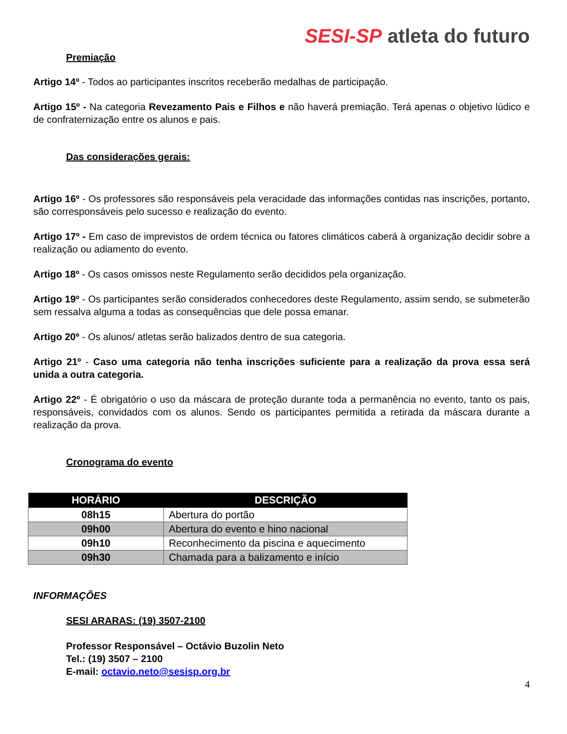SESI-SP atleta do futuro
Premiação
Artigo 14º - Todos ao participantes inscritos receberão medalhas de participação.
Artigo 15º - Na categoria Revezamento Pais e Filhos e não haverá premiação. Terá apenas o objetivo lúdico e de confraternização entre os alunos e pais.
Das considerações gerais:
Artigo 16º - Os professores são responsáveis pela veracidade das informações contidas nas inscrições, portanto, são corresponsáveis pelo sucesso e realização do evento.
Artigo 17º - Em caso de imprevistos de ordem técnica ou fatores climáticos caberá à organização decidir sobre a realização ou adiamento do evento.
Artigo 18º - Os casos omissos neste Regulamento serão decididos pela organização.
Artigo 19º - Os participantes serão considerados conhecedores deste Regulamento, assim sendo, se submeterão sem ressalva alguma a todas as consequências que dele possa emanar.
Artigo 20º - Os alunos/ atletas serão balizados dentro de sua categoria.
Artigo 21º - Caso uma categoria não tenha inscrições suficiente para a realização da prova essa será unida a outra categoria.
Artigo 22º - É obrigatório o uso da máscara de proteção durante toda a permanência no evento, tanto os pais, responsáveis, convidados com os alunos. Sendo os participantes permitida a retirada da máscara durante a realização da prova.
Cronograma do evento
| HORÁRIO | DESCRIÇÃO |
| --- | --- |
| 08h15 | Abertura do portão |
| 09h00 | Abertura do evento e hino nacional |
| 09h10 | Reconhecimento da piscina e aquecimento |
| 09h30 | Chamada para a balizamento e início |
INFORMAÇÕES
SESI ARARAS: (19) 3507-2100
Professor Responsável – Octávio Buzolin Neto
Tel.: (19) 3507 – 2100
E-mail: octavio.neto@sesisp.org.br
4